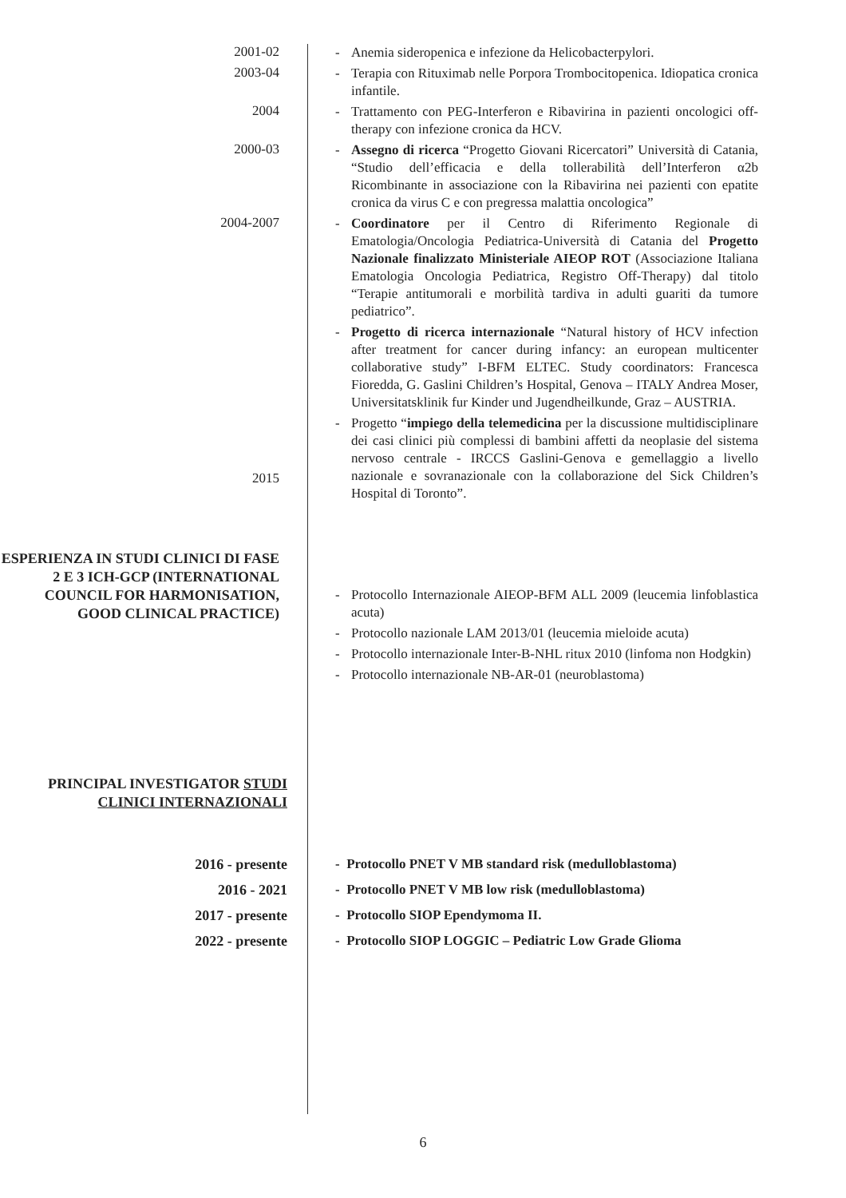2001-02
- Anemia sideropenica e infezione da Helicobacterpylori.
2003-04
- Terapia con Rituximab nelle Porpora Trombocitopenica. Idiopatica cronica infantile.
2004
- Trattamento con PEG-Interferon e Ribavirina in pazienti oncologici off-therapy con infezione cronica da HCV.
2000-03
- Assegno di ricerca “Progetto Giovani Ricercatori” Università di Catania, “Studio dell’efficacia e della tollerabilità dell’Interferon α2b Ricombinante in associazione con la Ribavirina nei pazienti con epatite cronica da virus C e con pregressa malattia oncologica”
2004-2007
2015
- Coordinatore per il Centro di Riferimento Regionale di Ematologia/Oncologia Pediatrica-Università di Catania del Progetto Nazionale finalizzato Ministeriale AIEOP ROT (Associazione Italiana Ematologia Oncologia Pediatrica, Registro Off-Therapy) dal titolo “Terapie antitumorali e morbilità tardiva in adulti guariti da tumore pediatrico”.
- Progetto di ricerca internazionale “Natural history of HCV infection after treatment for cancer during infancy: an european multicenter collaborative study” I-BFM ELTEC. Study coordinators: Francesca Fioredda, G. Gaslini Children’s Hospital, Genova – ITALY Andrea Moser, Universitatsklinik fur Kinder und Jugendheilkunde, Graz – AUSTRIA.
- Progetto “impiego della telemedicina per la discussione multidisciplinare dei casi clinici più complessi di bambini affetti da neoplasie del sistema nervoso centrale - IRCCS Gaslini-Genova e gemellaggio a livello nazionale e sovranazionale con la collaborazione del Sick Children’s Hospital di Toronto”.
ESPERIENZA IN STUDI CLINICI DI FASE 2 E 3 ICH-GCP (INTERNATIONAL COUNCIL FOR HARMONISATION, GOOD CLINICAL PRACTICE)
- Protocollo Internazionale AIEOP-BFM ALL 2009 (leucemia linfoblastica acuta)
- Protocollo nazionale LAM 2013/01 (leucemia mieloide acuta)
- Protocollo internazionale Inter-B-NHL ritux 2010 (linfoma non Hodgkin)
- Protocollo internazionale NB-AR-01 (neuroblastoma)
PRINCIPAL INVESTIGATOR STUDI CLINICI INTERNAZIONALI
2016 - presente
2016 - 2021
2017 - presente
2022 - presente
- Protocollo PNET V MB standard risk (medulloblastoma)
- Protocollo PNET V MB low risk (medulloblastoma)
- Protocollo SIOP Ependymoma II.
- Protocollo SIOP LOGGIC – Pediatric Low Grade Glioma
6